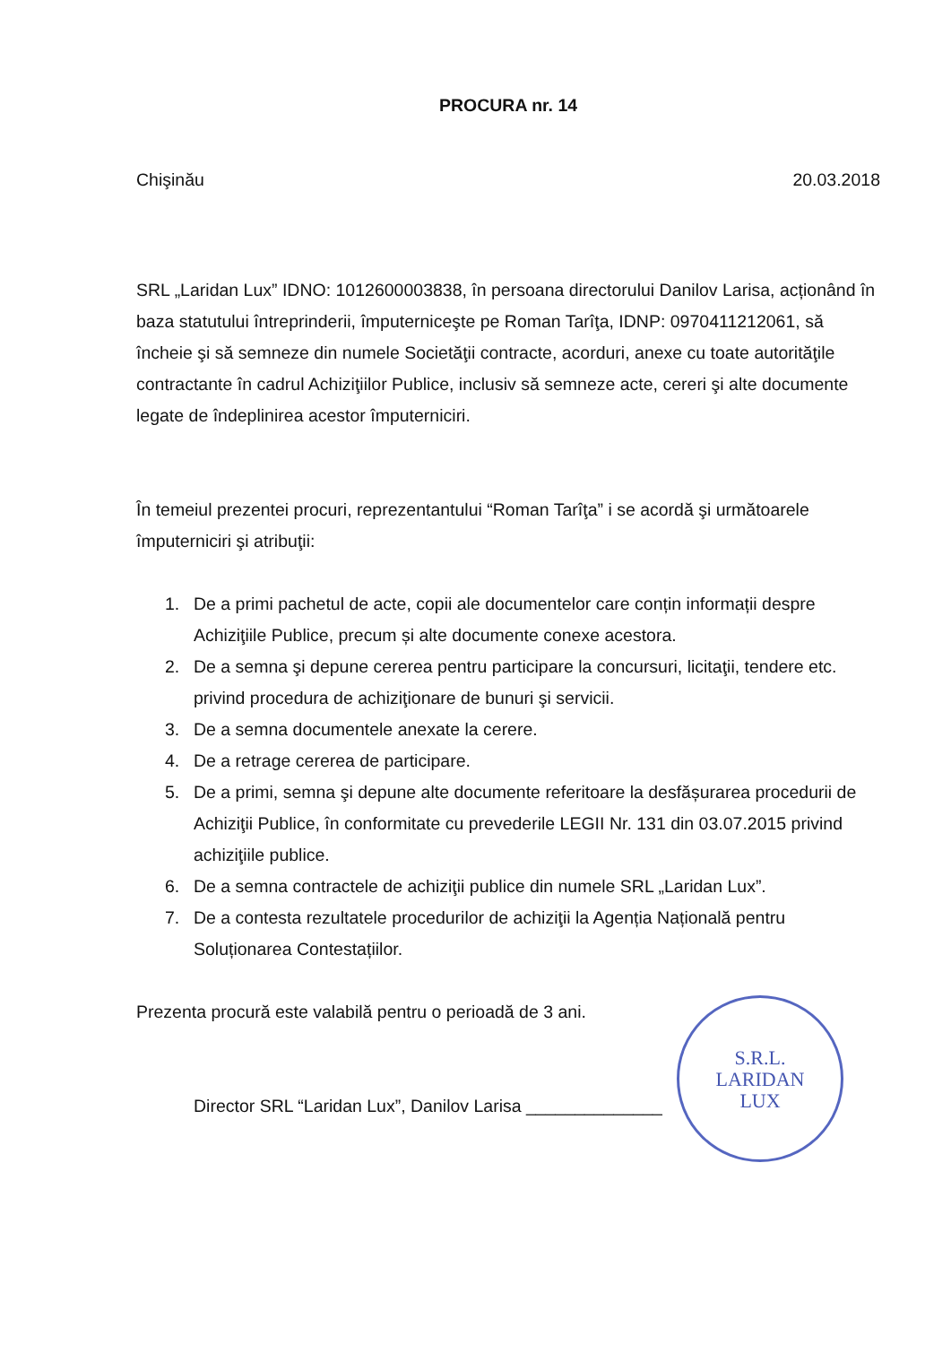PROCURA nr. 14
Chişinău 20.03.2018
SRL „Laridan Lux” IDNO: 1012600003838, în persoana directorului Danilov Larisa, acționând în baza statutului întreprinderii, împuterniceşte pe Roman Tarîţa, IDNP: 0970411212061, să încheie şi să semneze din numele Societăţii contracte, acorduri, anexe cu toate autorităţile contractante în cadrul Achiziţiilor Publice, inclusiv să semneze acte, cereri şi alte documente legate de îndeplinirea acestor împuterniciri.
În temeiul prezentei procuri, reprezentantului “Roman Tarîţa” i se acordă şi următoarele împuterniciri şi atribuţii:
1. De a primi pachetul de acte, copii ale documentelor care conțin informații despre Achiziţiile Publice, precum și alte documente conexe acestora.
2. De a semna şi depune cererea pentru participare la concursuri, licitaţii, tendere etc. privind procedura de achiziţionare de bunuri şi servicii.
3. De a semna documentele anexate la cerere.
4. De a retrage cererea de participare.
5. De a primi, semna şi depune alte documente referitoare la desfășurarea procedurii de Achiziţii Publice, în conformitate cu prevederile LEGII Nr. 131 din 03.07.2015 privind achiziţiile publice.
6. De a semna contractele de achiziţii publice din numele SRL „Laridan Lux”.
7. De a contesta rezultatele procedurilor de achiziţii la Agenția Națională pentru Soluționarea Contestațiilor.
Prezenta procură este valabilă pentru o perioadă de 3 ani.
Director SRL “Laridan Lux”, Danilov Larisa ______________
S.R.L.
LARIDAN
LUX